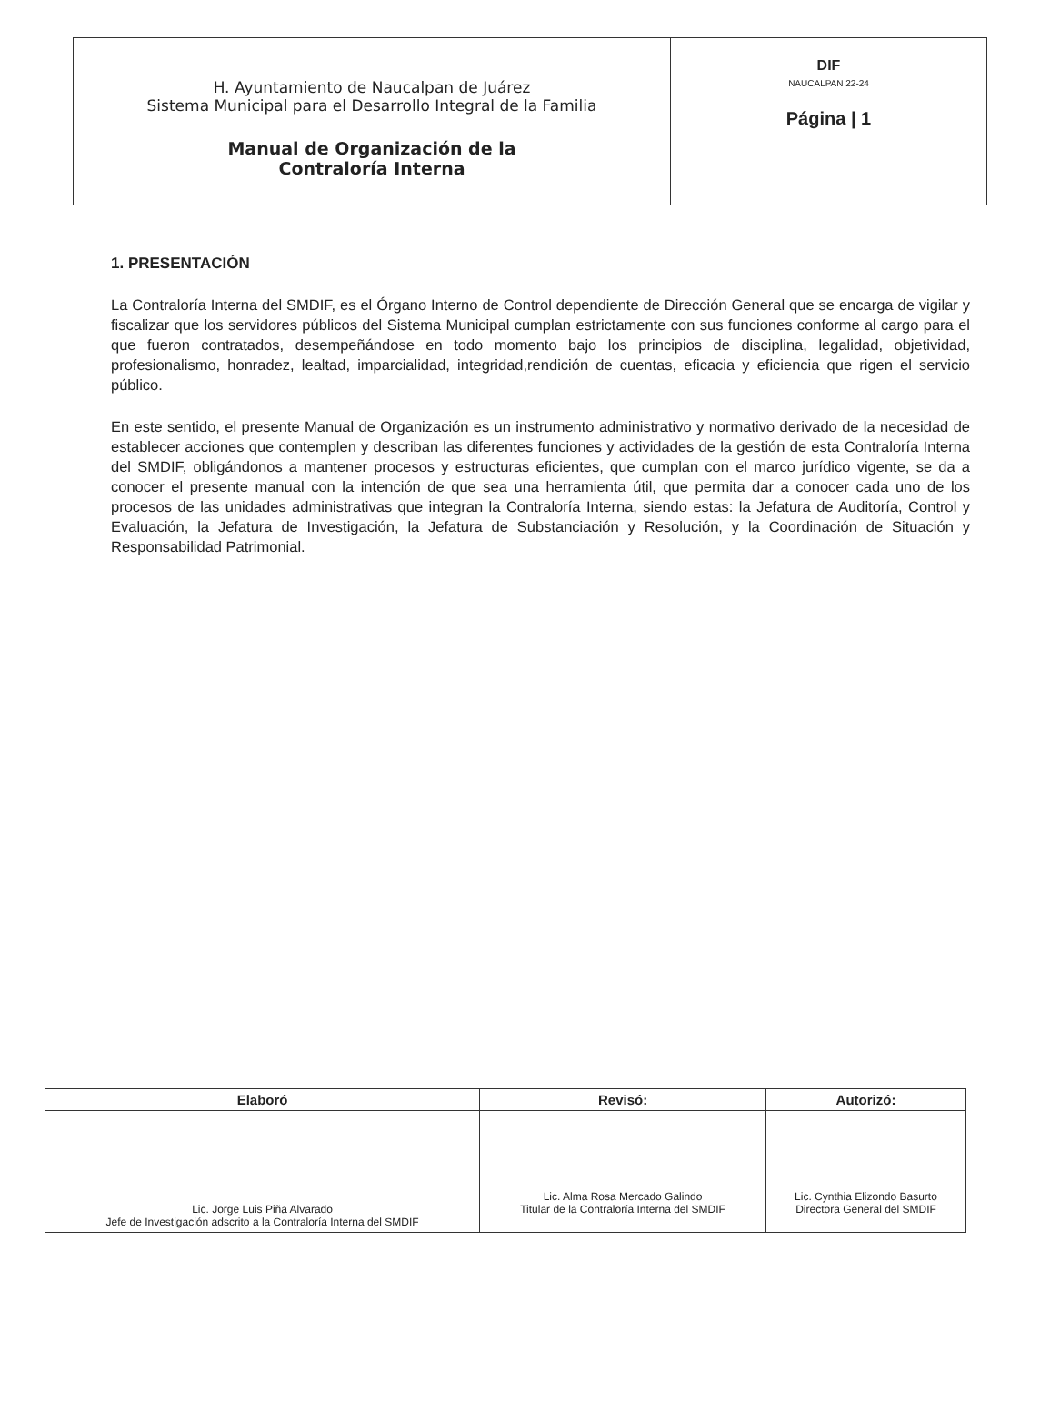| H. Ayuntamiento de Naucalpan de Juárez Sistema Municipal para el Desarrollo Integral de la Familia Manual de Organización de la Contraloría Interna | DIF NAUCALPAN 22-24 Página / 1 |
1. PRESENTACIÓN
La Contraloría Interna del SMDIF, es el Órgano Interno de Control dependiente de Dirección General que se encarga de vigilar y fiscalizar que los servidores públicos del Sistema Municipal cumplan estrictamente con sus funciones conforme al cargo para el que fueron contratados, desempeñándose en todo momento bajo los principios de disciplina, legalidad, objetividad, profesionalismo, honradez, lealtad, imparcialidad, integridad,rendición de cuentas, eficacia y eficiencia que rigen el servicio público.
En este sentido, el presente Manual de Organización es un instrumento administrativo y normativo derivado de la necesidad de establecer acciones que contemplen y describan las diferentes funciones y actividades de la gestión de esta Contraloría Interna del SMDIF, obligándonos a mantener procesos y estructuras eficientes, que cumplan con el marco jurídico vigente, se da a conocer el presente manual con la intención de que sea una herramienta útil, que permita dar a conocer cada uno de los procesos de las unidades administrativas que integran la Contraloría Interna, siendo estas: la Jefatura de Auditoría, Control y Evaluación, la Jefatura de Investigación, la Jefatura de Substanciación y Resolución, y la Coordinación de Situación y Responsabilidad Patrimonial.
| Elaboró | Revisó: | Autorizó: |
| --- | --- | --- |
| Lic. Jorge Luis Piña Alvarado Jefe de Investigación adscrito a la Contraloría Interna del SMDIF | Lic. Alma Rosa Mercado Galindo Titular de la Contraloría Interna del SMDIF | Lic. Cynthia Elizondo Basurto Directora General del SMDIF |